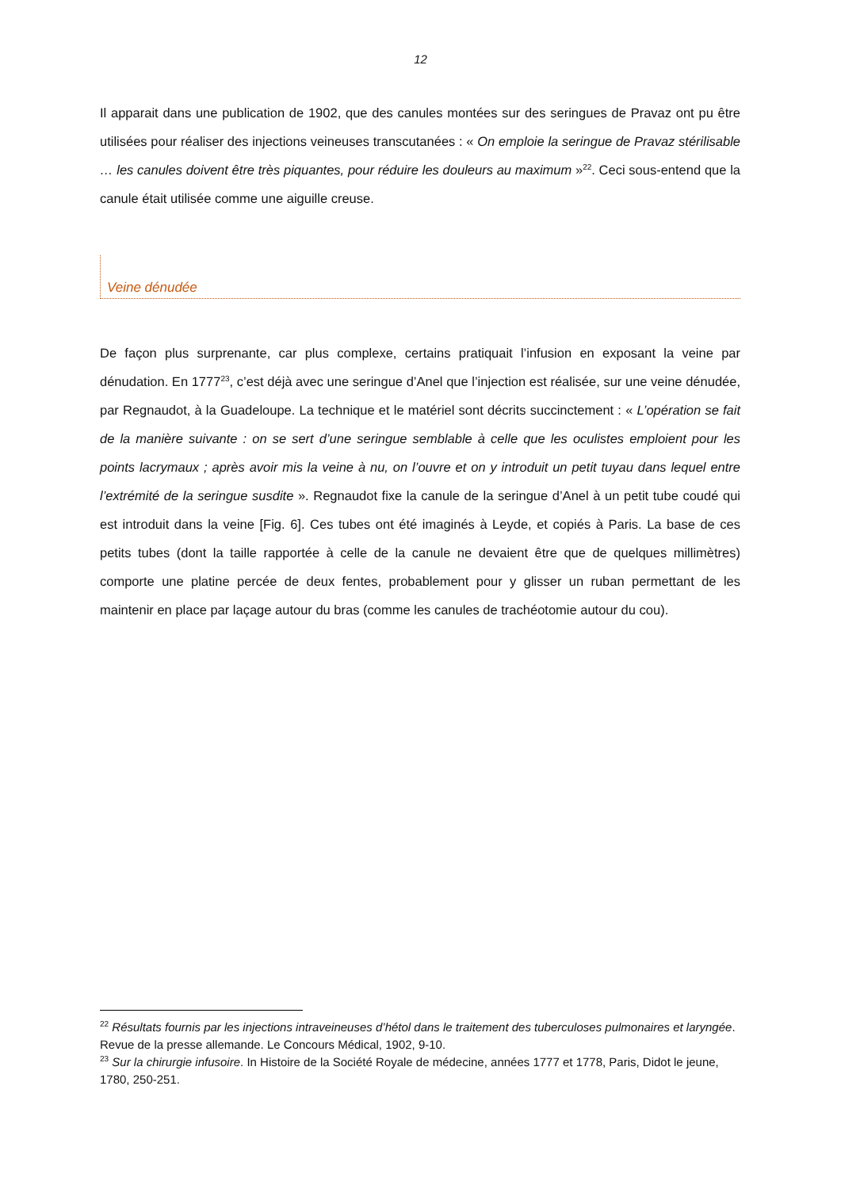12
Il apparait dans une publication de 1902, que des canules montées sur des seringues de Pravaz ont pu être utilisées pour réaliser des injections veineuses transcutanées : « On emploie la seringue de Pravaz stérilisable … les canules doivent être très piquantes, pour réduire les douleurs au maximum »<sup>22</sup>. Ceci sous-entend que la canule était utilisée comme une aiguille creuse.
Veine dénudée
De façon plus surprenante, car plus complexe, certains pratiquait l’infusion en exposant la veine par dénudation. En 1777<sup>23</sup>, c’est déjà avec une seringue d’Anel que l’injection est réalisée, sur une veine dénudée, par Regnaudot, à la Guadeloupe. La technique et le matériel sont décrits succinctement : « L’opération se fait de la manière suivante : on se sert d’une seringue semblable à celle que les oculistes emploient pour les points lacrymaux ; après avoir mis la veine à nu, on l’ouvre et on y introduit un petit tuyau dans lequel entre l’extrémité de la seringue susdite ». Regnaudot fixe la canule de la seringue d’Anel à un petit tube coudé qui est introduit dans la veine [Fig. 6]. Ces tubes ont été imaginés à Leyde, et copiés à Paris. La base de ces petits tubes (dont la taille rapportée à celle de la canule ne devaient être que de quelques millimètres) comporte une platine percée de deux fentes, probablement pour y glisser un ruban permettant de les maintenir en place par laçage autour du bras (comme les canules de trachéotomie autour du cou).
<sup>22</sup> Résultats fournis par les injections intraveineuses d’hétol dans le traitement des tuberculoses pulmonaires et laryngée. Revue de la presse allemande. Le Concours Médical, 1902, 9-10.
<sup>23</sup> Sur la chirurgie infusoire. In Histoire de la Société Royale de médecine, années 1777 et 1778, Paris, Didot le jeune, 1780, 250-251.